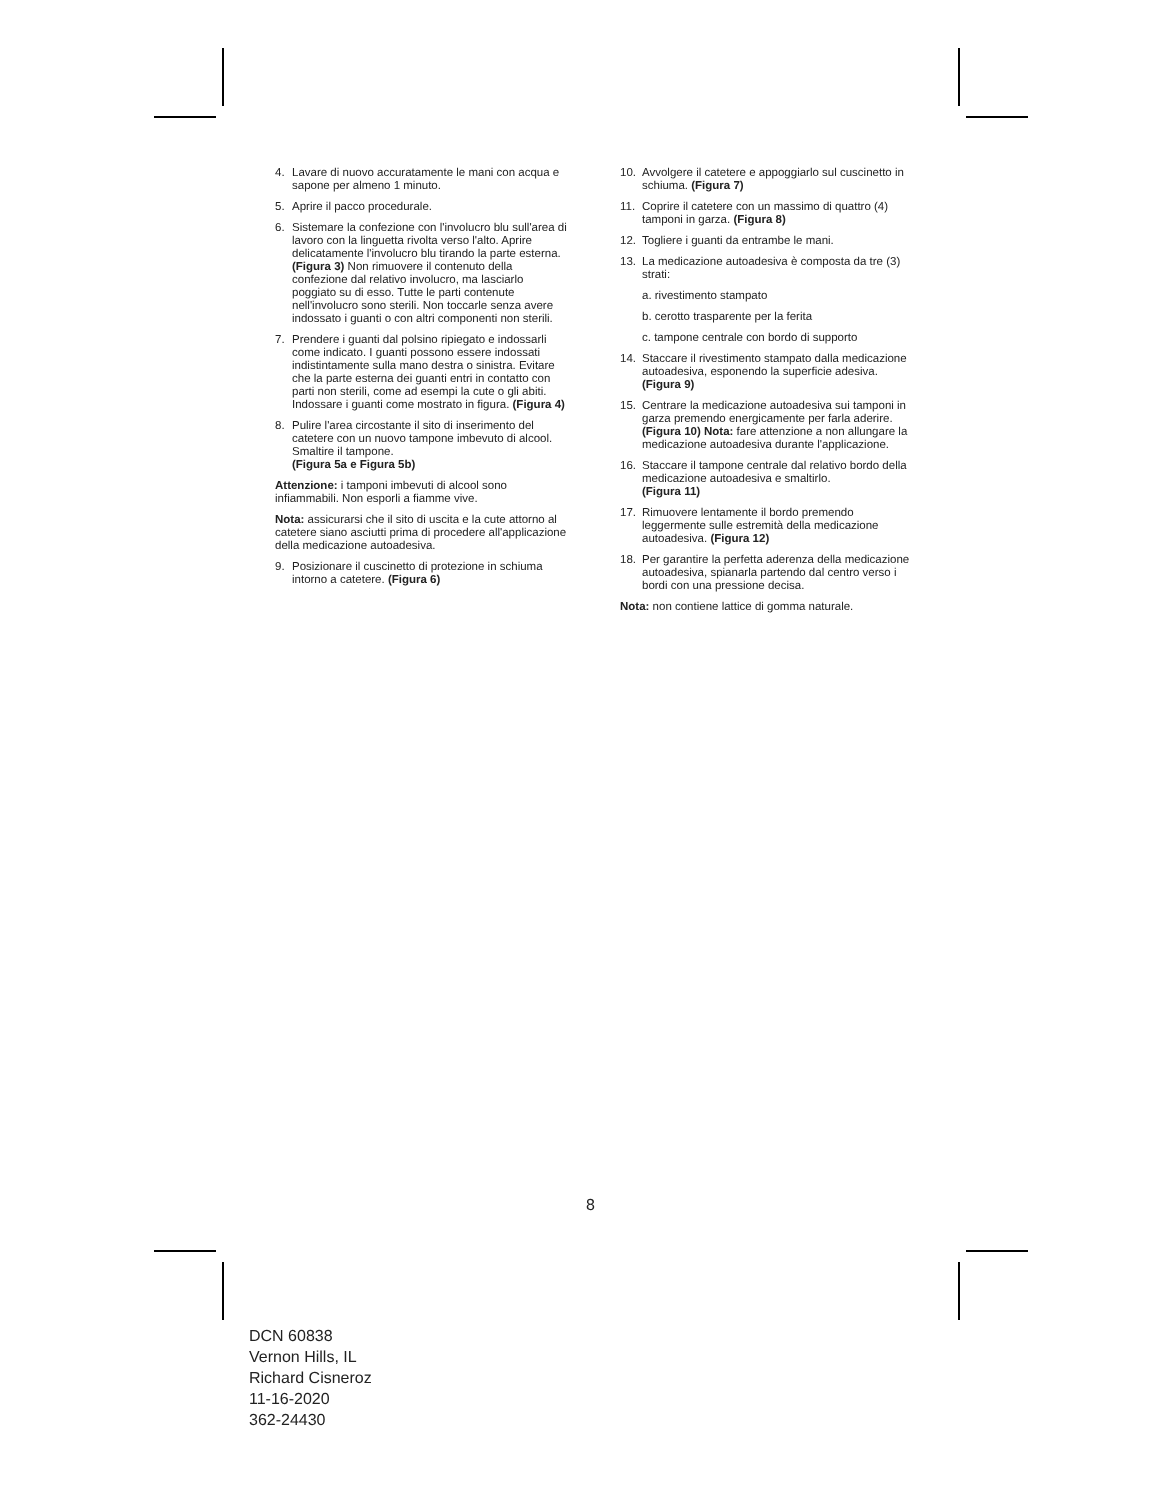4. Lavare di nuovo accuratamente le mani con acqua e sapone per almeno 1 minuto.
5. Aprire il pacco procedurale.
6. Sistemare la confezione con l'involucro blu sull'area di lavoro con la linguetta rivolta verso l'alto. Aprire delicatamente l'involucro blu tirando la parte esterna. (Figura 3) Non rimuovere il contenuto della confezione dal relativo involucro, ma lasciarlo poggiato su di esso. Tutte le parti contenute nell'involucro sono sterili. Non toccarle senza avere indossato i guanti o con altri componenti non sterili.
7. Prendere i guanti dal polsino ripiegato e indossarli come indicato. I guanti possono essere indossati indistintamente sulla mano destra o sinistra. Evitare che la parte esterna dei guanti entri in contatto con parti non sterili, come ad esempi la cute o gli abiti. Indossare i guanti come mostrato in figura. (Figura 4)
8. Pulire l'area circostante il sito di inserimento del catetere con un nuovo tampone imbevuto di alcool. Smaltire il tampone.
(Figura 5a e Figura 5b)
Attenzione: i tamponi imbevuti di alcool sono infiammabili. Non esporli a fiamme vive.
Nota: assicurarsi che il sito di uscita e la cute attorno al catetere siano asciutti prima di procedere all'applicazione della medicazione autoadesiva.
9. Posizionare il cuscinetto di protezione in schiuma intorno a catetere. (Figura 6)
10. Avvolgere il catetere e appoggiarlo sul cuscinetto in schiuma. (Figura 7)
11. Coprire il catetere con un massimo di quattro (4) tamponi in garza. (Figura 8)
12. Togliere i guanti da entrambe le mani.
13. La medicazione autoadesiva è composta da tre (3) strati:
a. rivestimento stampato
b. cerotto trasparente per la ferita
c. tampone centrale con bordo di supporto
14. Staccare il rivestimento stampato dalla medicazione autoadesiva, esponendo la superficie adesiva. (Figura 9)
15. Centrare la medicazione autoadesiva sui tamponi in garza premendo energicamente per farla aderire. (Figura 10) Nota: fare attenzione a non allungare la medicazione autoadesiva durante l'applicazione.
16. Staccare il tampone centrale dal relativo bordo della medicazione autoadesiva e smaltirlo.
(Figura 11)
17. Rimuovere lentamente il bordo premendo leggermente sulle estremità della medicazione autoadesiva. (Figura 12)
18. Per garantire la perfetta aderenza della medicazione autoadesiva, spianarla partendo dal centro verso i bordi con una pressione decisa.
Nota: non contiene lattice di gomma naturale.
8
DCN 60838
Vernon Hills, IL
Richard Cisneroz
11-16-2020
362-24430